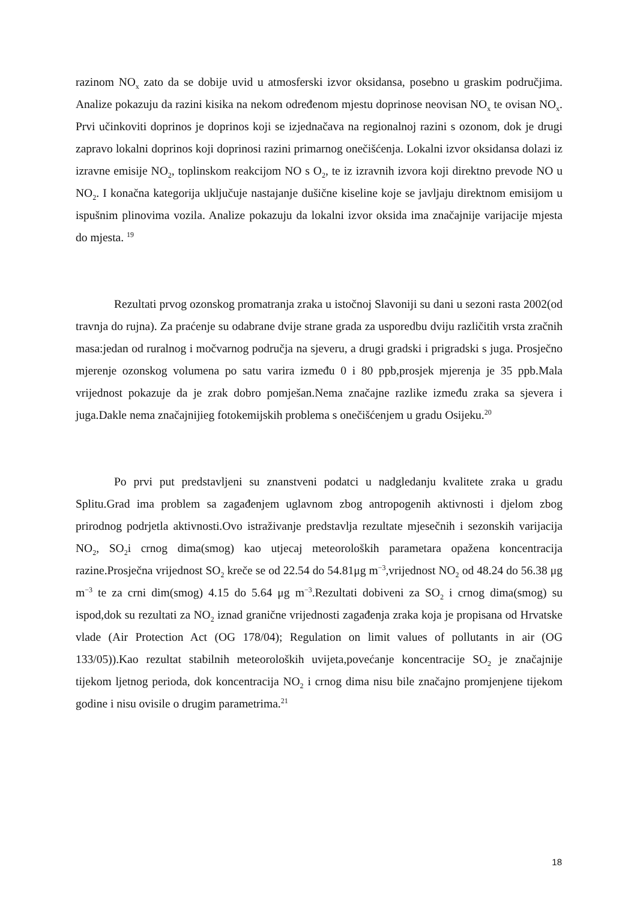razinom NO<sub>x</sub> zato da se dobije uvid u atmosferski izvor oksidansa, posebno u graskim područjima. Analize pokazuju da razini kisika na nekom određenom mjestu doprinose neovisan NO<sub>x</sub> te ovisan NO<sub>x</sub>. Prvi učinkoviti doprinos je doprinos koji se izjednačava na regionalnoj razini s ozonom, dok je drugi zapravo lokalni doprinos koji doprinosi razini primarnog onečišćenja. Lokalni izvor oksidansa dolazi iz izravne emisije NO<sub>2</sub>, toplinskom reakcijom NO s O<sub>2</sub>, te iz izravnih izvora koji direktno prevode NO u NO<sub>2</sub>. I konačna kategorija uključuje nastajanje dušične kiseline koje se javljaju direktnom emisijom u ispušnim plinovima vozila. Analize pokazuju da lokalni izvor oksida ima značajnije varijacije mjesta do mjesta. <sup>19</sup>
Rezultati prvog ozonskog promatranja zraka u istočnoj Slavoniji su dani u sezoni rasta 2002(od travnja do rujna). Za praćenje su odabrane dvije strane grada za usporedbu dviju različitih vrsta zračnih masa:jedan od ruralnog i močvarnog područja na sjeveru, a drugi gradski i prigradski s juga. Prosječno mjerenje ozonskog volumena po satu varira između 0 i 80 ppb,prosjek mjerenja je 35 ppb.Mala vrijednost pokazuje da je zrak dobro pomješan.Nema značajne razlike između zraka sa sjevera i juga.Dakle nema značajnijieg fotokemijskih problema s onečišćenjem u gradu Osijeku.<sup>20</sup>
Po prvi put predstavljeni su znanstveni podatci u nadgledanju kvalitete zraka u gradu Splitu.Grad ima problem sa zagađenjem uglavnom zbog antropogenih aktivnosti i djelom zbog prirodnog podrjetla aktivnosti.Ovo istraživanje predstavlja rezultate mjesečnih i sezonskih varijacija NO<sub>2</sub>, SO<sub>2</sub>i crnog dima(smog) kao utjecaj meteoroloških parametara opažena koncentracija razine.Prosječna vrijednost SO<sub>2</sub> kreče se od 22.54 do 54.81μg m<sup>−3</sup>,vrijednost NO<sub>2</sub> od 48.24 do 56.38 μg m<sup>−3</sup> te za crni dim(smog) 4.15 do 5.64 μg m<sup>−3</sup>.Rezultati dobiveni za SO<sub>2</sub> i crnog dima(smog) su ispod,dok su rezultati za NO<sub>2</sub> iznad granične vrijednosti zagađenja zraka koja je propisana od Hrvatske vlade (Air Protection Act (OG 178/04); Regulation on limit values of pollutants in air (OG 133/05)).Kao rezultat stabilnih meteoroloških uvijeta,povećanje koncentracije SO<sub>2</sub> je značajnije tijekom ljetnog perioda, dok koncentracija NO<sub>2</sub> i crnog dima nisu bile značajno promjenjene tijekom godine i nisu ovisile o drugim parametrima.<sup>21</sup>
18